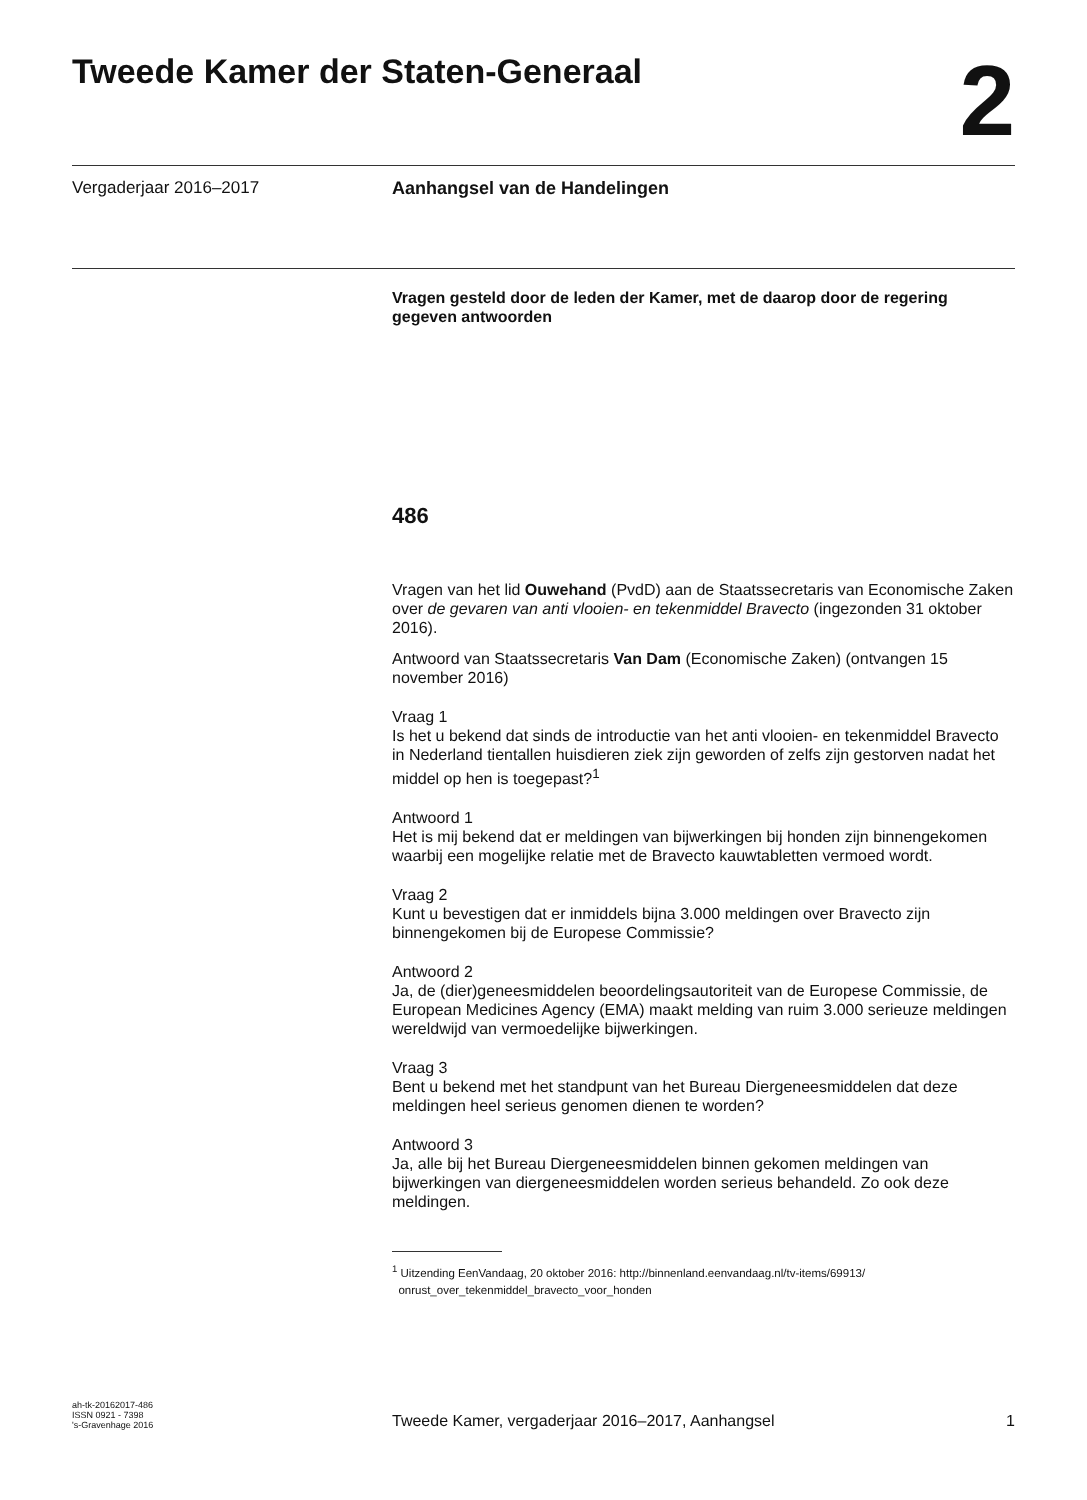Tweede Kamer der Staten-Generaal
2
Vergaderjaar 2016–2017 Aanhangsel van de Handelingen
Vragen gesteld door de leden der Kamer, met de daarop door de regering gegeven antwoorden
486
Vragen van het lid Ouwehand (PvdD) aan de Staatssecretaris van Economische Zaken over de gevaren van anti vlooien- en tekenmiddel Bravecto (ingezonden 31 oktober 2016).
Antwoord van Staatssecretaris Van Dam (Economische Zaken) (ontvangen 15 november 2016)
Vraag 1
Is het u bekend dat sinds de introductie van het anti vlooien- en tekenmiddel Bravecto in Nederland tientallen huisdieren ziek zijn geworden of zelfs zijn gestorven nadat het middel op hen is toegepast?<sup>1</sup>
Antwoord 1
Het is mij bekend dat er meldingen van bijwerkingen bij honden zijn binnengekomen waarbij een mogelijke relatie met de Bravecto kauwtabletten vermoed wordt.
Vraag 2
Kunt u bevestigen dat er inmiddels bijna 3.000 meldingen over Bravecto zijn binnengekomen bij de Europese Commissie?
Antwoord 2
Ja, de (dier)geneesmiddelen beoordelingsautoriteit van de Europese Commissie, de European Medicines Agency (EMA) maakt melding van ruim 3.000 serieuze meldingen wereldwijd van vermoedelijke bijwerkingen.
Vraag 3
Bent u bekend met het standpunt van het Bureau Diergeneesmiddelen dat deze meldingen heel serieus genomen dienen te worden?
Antwoord 3
Ja, alle bij het Bureau Diergeneesmiddelen binnen gekomen meldingen van bijwerkingen van diergeneesmiddelen worden serieus behandeld. Zo ook deze meldingen.
<sup>1</sup> Uitzending EenVandaag, 20 oktober 2016: http://binnenland.eenvandaag.nl/tv-items/69913/
onrust_over_tekenmiddel_bravecto_voor_honden
ah-tk-20162017-486
ISSN 0921 - 7398
's-Gravenhage 2016
Tweede Kamer, vergaderjaar 2016–2017, Aanhangsel
1